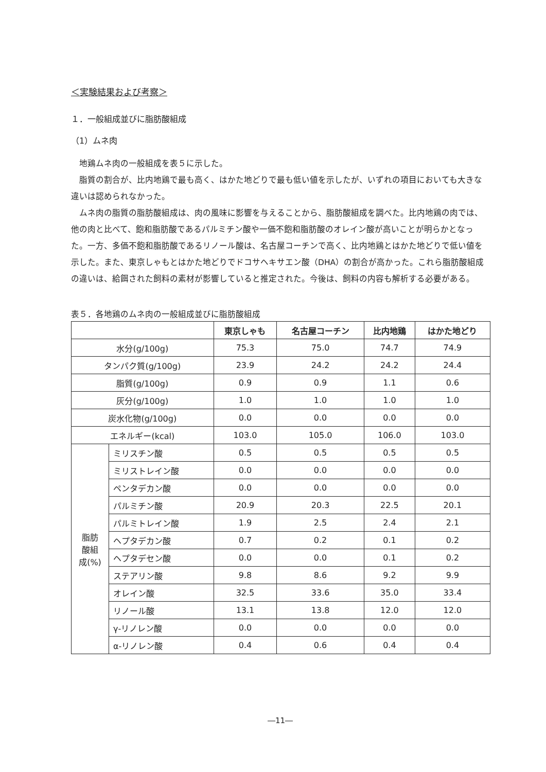＜実験結果および考察＞
１．一般組成並びに脂肪酸組成
（1）ムネ肉
地鶏ムネ肉の一般組成を表５に示した。
脂質の割合が、比内地鶏で最も高く、はかた地どりで最も低い値を示したが、いずれの項目においても大きな違いは認められなかった。
ムネ肉の脂質の脂肪酸組成は、肉の風味に影響を与えることから、脂肪酸組成を調べた。比内地鶏の肉では、他の肉と比べて、飽和脂肪酸であるパルミチン酸や一価不飽和脂肪酸のオレイン酸が高いことが明らかとなった。一方、多価不飽和脂肪酸であるリノール酸は、名古屋コーチンで高く、比内地鶏とはかた地どりで低い値を示した。また、東京しゃもとはかた地どりでドコサヘキサエン酸（DHA）の割合が高かった。これら脂肪酸組成の違いは、給餌された飼料の素材が影響していると推定された。今後は、飼料の内容も解析する必要がある。
表５．各地鶏のムネ肉の一般組成並びに脂肪酸組成
| | | 東京しゃも | 名古屋コーチン | 比内地鶏 | はかた地どり |
| --- | --- | --- | --- | --- | --- |
| 水分(g/100g) | | 75.3 | 75.0 | 74.7 | 74.9 |
| タンパク質(g/100g) | | 23.9 | 24.2 | 24.2 | 24.4 |
| 脂質(g/100g) | | 0.9 | 0.9 | 1.1 | 0.6 |
| 灰分(g/100g) | | 1.0 | 1.0 | 1.0 | 1.0 |
| 炭水化物(g/100g) | | 0.0 | 0.0 | 0.0 | 0.0 |
| エネルギー(kcal) | | 103.0 | 105.0 | 106.0 | 103.0 |
| 脂肪 酸組 成(%) | ミリスチン酸 | 0.5 | 0.5 | 0.5 | 0.5 |
| | ミリストレイン酸 | 0.0 | 0.0 | 0.0 | 0.0 |
| | ペンタデカン酸 | 0.0 | 0.0 | 0.0 | 0.0 |
| | パルミチン酸 | 20.9 | 20.3 | 22.5 | 20.1 |
| | パルミトレイン酸 | 1.9 | 2.5 | 2.4 | 2.1 |
| | ヘプタデカン酸 | 0.7 | 0.2 | 0.1 | 0.2 |
| | ヘプタデセン酸 | 0.0 | 0.0 | 0.1 | 0.2 |
| | ステアリン酸 | 9.8 | 8.6 | 9.2 | 9.9 |
| | オレイン酸 | 32.5 | 33.6 | 35.0 | 33.4 |
| | リノール酸 | 13.1 | 13.8 | 12.0 | 12.0 |
| | γ-リノレン酸 | 0.0 | 0.0 | 0.0 | 0.0 |
| | α-リノレン酸 | 0.4 | 0.6 | 0.4 | 0.4 |
―11―